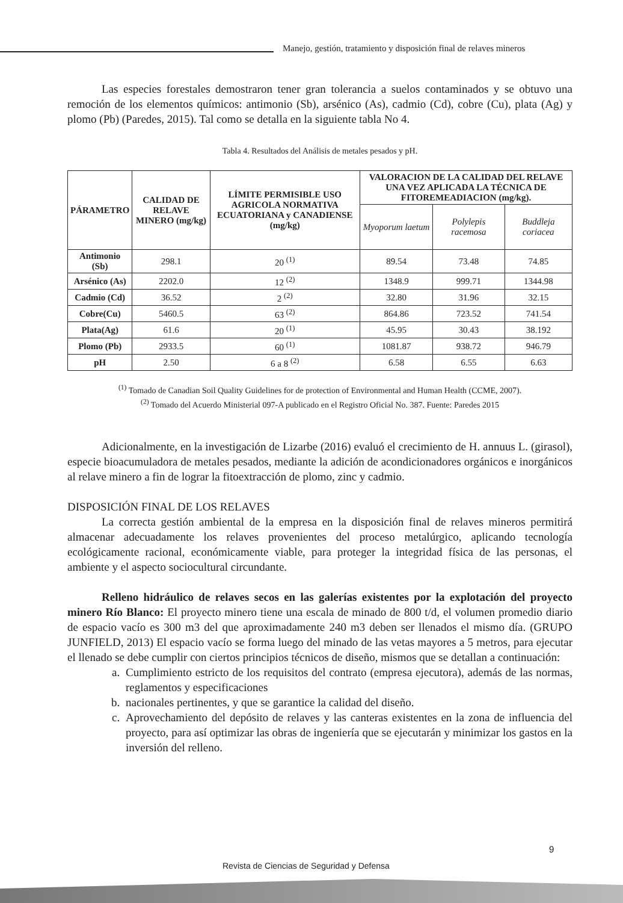Manejo, gestión, tratamiento y disposición final de relaves mineros
Las especies forestales demostraron tener gran tolerancia a suelos contaminados y se obtuvo una remoción de los elementos químicos: antimonio (Sb), arsénico (As), cadmio (Cd), cobre (Cu), plata (Ag) y plomo (Pb) (Paredes, 2015). Tal como se detalla en la siguiente tabla No 4.
Tabla 4. Resultados del Análisis de metales pesados y pH.
| PÁRAMETRO | CALIDAD DE RELAVE MINERO (mg/kg) | LÍMITE PERMISIBLE USO AGRICOLA NORMATIVA ECUATORIANA y CANADIENSE (mg/kg) | VALORACION DE LA CALIDAD DEL RELAVE UNA VEZ APLICADA LA TÉCNICA DE FITOREMEADIACION (mg/kg). | | |
| --- | --- | --- | --- | --- | --- |
| | | | Myoporum laetum | Polylepis racemosa | Buddleja coriacea |
| Antimonio (Sb) | 298.1 | 20 <sup>(1)</sup> | 89.54 | 73.48 | 74.85 |
| Arsénico (As) | 2202.0 | 12 <sup>(2)</sup> | 1348.9 | 999.71 | 1344.98 |
| Cadmio (Cd) | 36.52 | 2 <sup>(2)</sup> | 32.80 | 31.96 | 32.15 |
| Cobre(Cu) | 5460.5 | 63 <sup>(2)</sup> | 864.86 | 723.52 | 741.54 |
| Plata(Ag) | 61.6 | 20 <sup>(1)</sup> | 45.95 | 30.43 | 38.192 |
| Plomo (Pb) | 2933.5 | 60 <sup>(1)</sup> | 1081.87 | 938.72 | 946.79 |
| pH | 2.50 | 6 a 8 <sup>(2)</sup> | 6.58 | 6.55 | 6.63 |
<sup>(1)</sup> Tomado de Canadian Soil Quality Guidelines for de protection of Environmental and Human Health (CCME, 2007).
<sup>(2)</sup> Tomado del Acuerdo Ministerial 097-A publicado en el Registro Oficial No. 387. Fuente: Paredes 2015
Adicionalmente, en la investigación de Lizarbe (2016) evaluó el crecimiento de H. annuus L. (girasol), especie bioacumuladora de metales pesados, mediante la adición de acondicionadores orgánicos e inorgánicos al relave minero a fin de lograr la fitoextracción de plomo, zinc y cadmio.
DISPOSICIÓN FINAL DE LOS RELAVES
La correcta gestión ambiental de la empresa en la disposición final de relaves mineros permitirá almacenar adecuadamente los relaves provenientes del proceso metalúrgico, aplicando tecnología ecológicamente racional, económicamente viable, para proteger la integridad física de las personas, el ambiente y el aspecto sociocultural circundante.
Relleno hidráulico de relaves secos en las galerías existentes por la explotación del proyecto minero Río Blanco: El proyecto minero tiene una escala de minado de 800 t/d, el volumen promedio diario de espacio vacío es 300 m3 del que aproximadamente 240 m3 deben ser llenados el mismo día. (GRUPO JUNFIELD, 2013) El espacio vacío se forma luego del minado de las vetas mayores a 5 metros, para ejecutar el llenado se debe cumplir con ciertos principios técnicos de diseño, mismos que se detallan a continuación:
a. Cumplimiento estricto de los requisitos del contrato (empresa ejecutora), además de las normas, reglamentos y especificaciones
b. nacionales pertinentes, y que se garantice la calidad del diseño.
c. Aprovechamiento del depósito de relaves y las canteras existentes en la zona de influencia del proyecto, para así optimizar las obras de ingeniería que se ejecutarán y minimizar los gastos en la inversión del relleno.
9
Revista de Ciencias de Seguridad y Defensa